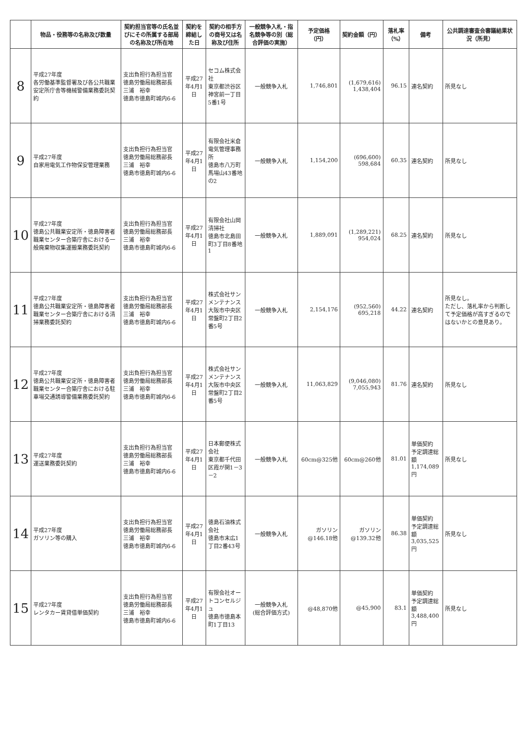| | 物品・役務等の名称及び数量 | 契約担当官等の氏名並びにその所属する部局の名称及び所在地 | 契約を締結した日 | 契約の相手方の商号又は名称及び住所 | 一般競争入札・指名競争等の別（総合評価の実施） | 予定価格（円） | 契約金額（円） | 落札率（%） | 備考 | 公共調達審査会審議結果状況（所見） |
| --- | --- | --- | --- | --- | --- | --- | --- | --- | --- | --- |
| 8 | 平成27年度 各労働基準監督署及び各公共職業安定所庁舎等機械警備業務委託契約 | 支出負担行為担当官 徳島労働局総務部長 三浦 裕幸 徳島市徳島町城内6-6 | 平成27年4月1日 | セコム株式会社 東京都渋谷区神宮前一丁目5番1号 | 一般競争入札 | 1,746,801 | (1,679,616) 1,438,404 | 96.15 | 連名契約 | 所見なし |
| 9 | 平成27年度 自家用電気工作物保安管理業務 | 支出負担行為担当官 徳島労働局総務部長 三浦 裕幸 徳島市徳島町城内6-6 | 平成27年4月1日 | 有限会社米倉電気管理事務所 徳島市八万町馬場山43番地の2 | 一般競争入札 | 1,154,200 | (696,600) 598,684 | 60.35 | 連名契約 | 所見なし |
| 10 | 平成27年度 徳島公共職業安定所・徳島障害者職業センター合築庁舎における一般廃棄物収集運搬業務委託契約 | 支出負担行為担当官 徳島労働局総務部長 三浦 裕幸 徳島市徳島町城内6-6 | 平成27年4月1日 | 有限会社山岡清掃社 徳島市北島田町3丁目8番地1 | 一般競争入札 | 1,889,091 | (1,289,221) 954,024 | 68.25 | 連名契約 | 所見なし |
| 11 | 平成27年度 徳島公共職業安定所・徳島障害者職業センター合築庁舎における清掃業務委託契約 | 支出負担行為担当官 徳島労働局総務部長 三浦 裕幸 徳島市徳島町城内6-6 | 平成27年4月1日 | 株式会社サンメンテナンス 大阪市中央区常盤町2丁目2番5号 | 一般競争入札 | 2,154,176 | (952,560) 695,218 | 44.22 | 連名契約 | 所見なし。 ただし、落札率から判断して予定価格が高すぎるのではないかとの意見あり。 |
| 12 | 平成27年度 徳島公共職業安定所・徳島障害者職業センター合築庁舎における駐車場交通誘導警備業務委託契約 | 支出負担行為担当官 徳島労働局総務部長 三浦 裕幸 徳島市徳島町城内6-6 | 平成27年4月1日 | 株式会社サンメンテナンス 大阪市中央区常盤町2丁目2番5号 | 一般競争入札 | 11,063,829 | (9,046,080) 7,055,943 | 81.76 | 連名契約 | 所見なし |
| 13 | 平成27年度 運送業務委託契約 | 支出負担行為担当官 徳島労働局総務部長 三浦 裕幸 徳島市徳島町城内6-6 | 平成27年4月1日 | 日本郵便株式会社 東京都千代田区霞が関1－3－2 | 一般競争入札 | 60cm@325他 | 60cm@260他 | 81.01 | 単価契約 予定調達総額 1,174,089円 | 所見なし |
| 14 | 平成27年度 ガソリン等の購入 | 支出負担行為担当官 徳島労働局総務部長 三浦 裕幸 徳島市徳島町城内6-6 | 平成27年4月1日 | 徳島石油株式会社 徳島市末広1丁目2番43号 | 一般競争入札 | ガソリン@146.18他 | ガソリン@139.32他 | 86.38 | 単価契約 予定調達総額 3,035,525円 | 所見なし |
| 15 | 平成27年度 レンタカー賃貸借単価契約 | 支出負担行為担当官 徳島労働局総務部長 三浦 裕幸 徳島市徳島町城内6-6 | 平成27年4月1日 | 有限会社オートコンセルジュ 徳島市徳島本町1丁目13 | 一般競争入札 (総合評価方式) | @48,870他 | @45,900 | 83.1 | 単価契約 予定調達総額 3,488,400円 | 所見なし |